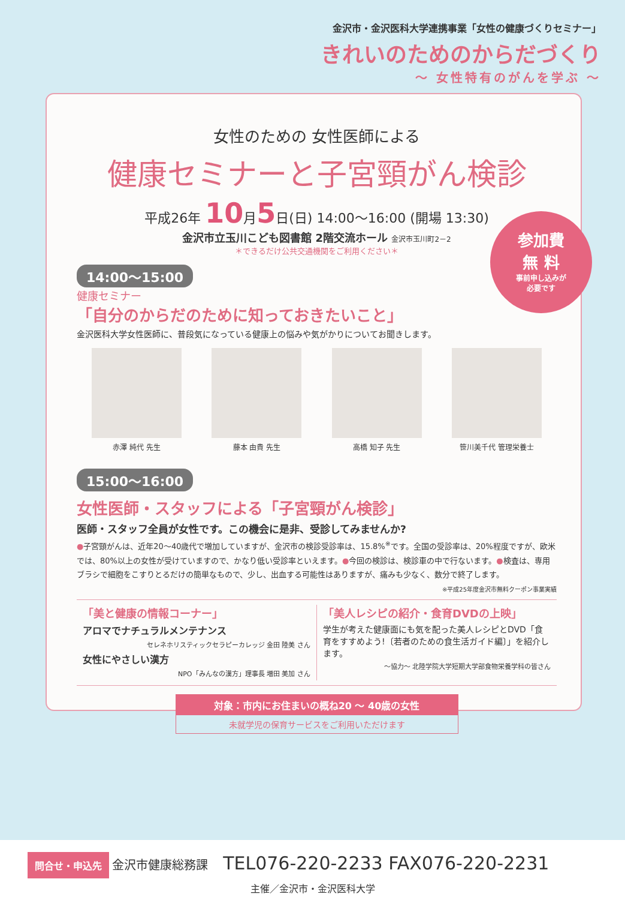金沢市・金沢医科大学連携事業「女性の健康づくりセミナー」
きれいのためのからだづくり
～ 女性特有のがんを学ぶ ～
女性のための 女性医師による
健康セミナーと子宮頸がん検診
平成26年 10月5日(日) 14:00～16:00 (開場 13:30)
金沢市立玉川こども図書館 2階交流ホール 金沢市玉川町2－2
＊できるだけ公共交通機関をご利用ください＊
14:00～15:00
健康セミナー
「自分のからだのために知っておきたいこと」
金沢医科大学女性医師に、普段気になっている健康上の悩みや気がかりについてお聞きします。
赤澤 純代 先生 藤本 由貴 先生 高橋 知子 先生 笹川美千代 管理栄養士
15:00～16:00
女性医師・スタッフによる「子宮頸がん検診」
医師・スタッフ全員が女性です。この機会に是非、受診してみませんか?
●子宮頸がんは、近年20～40歳代で増加していますが、金沢市の検診受診率は、15.8%<sup>※</sup>です。全国の受診率は、20%程度ですが、欧米では、80%以上の女性が受けていますので、かなり低い受診率といえます。●今回の検診は、検診車の中で行ないます。●検査は、専用ブラシで細胞をこすりとるだけの簡単なもので、少し、出血する可能性はありますが、痛みも少なく、数分で終了します。
※平成25年度金沢市無料クーポン事業実績
「美と健康の情報コーナー」
アロマでナチュラルメンテナンス
セレネホリスティックセラピーカレッジ 金田 陸美 さん
女性にやさしい漢方
NPO「みんなの漢方」理事長 増田 美加 さん
「美人レシピの紹介・食育DVDの上映」
学生が考えた健康面にも気を配った美人レシピとDVD「食育をすすめよう!〔若者のための食生活ガイド編〕」を紹介します。
～協力～ 北陸学院大学短期大学部食物栄養学科の皆さん
対象：市内にお住まいの概ね20 ～ 40歳の女性
未就学児の保育サービスをご利用いただけます
参加費
無 料
事前申し込みが
必要です
問合せ・申込先 金沢市健康総務課 TEL076-220-2233 FAX076-220-2231
主催／金沢市・金沢医科大学